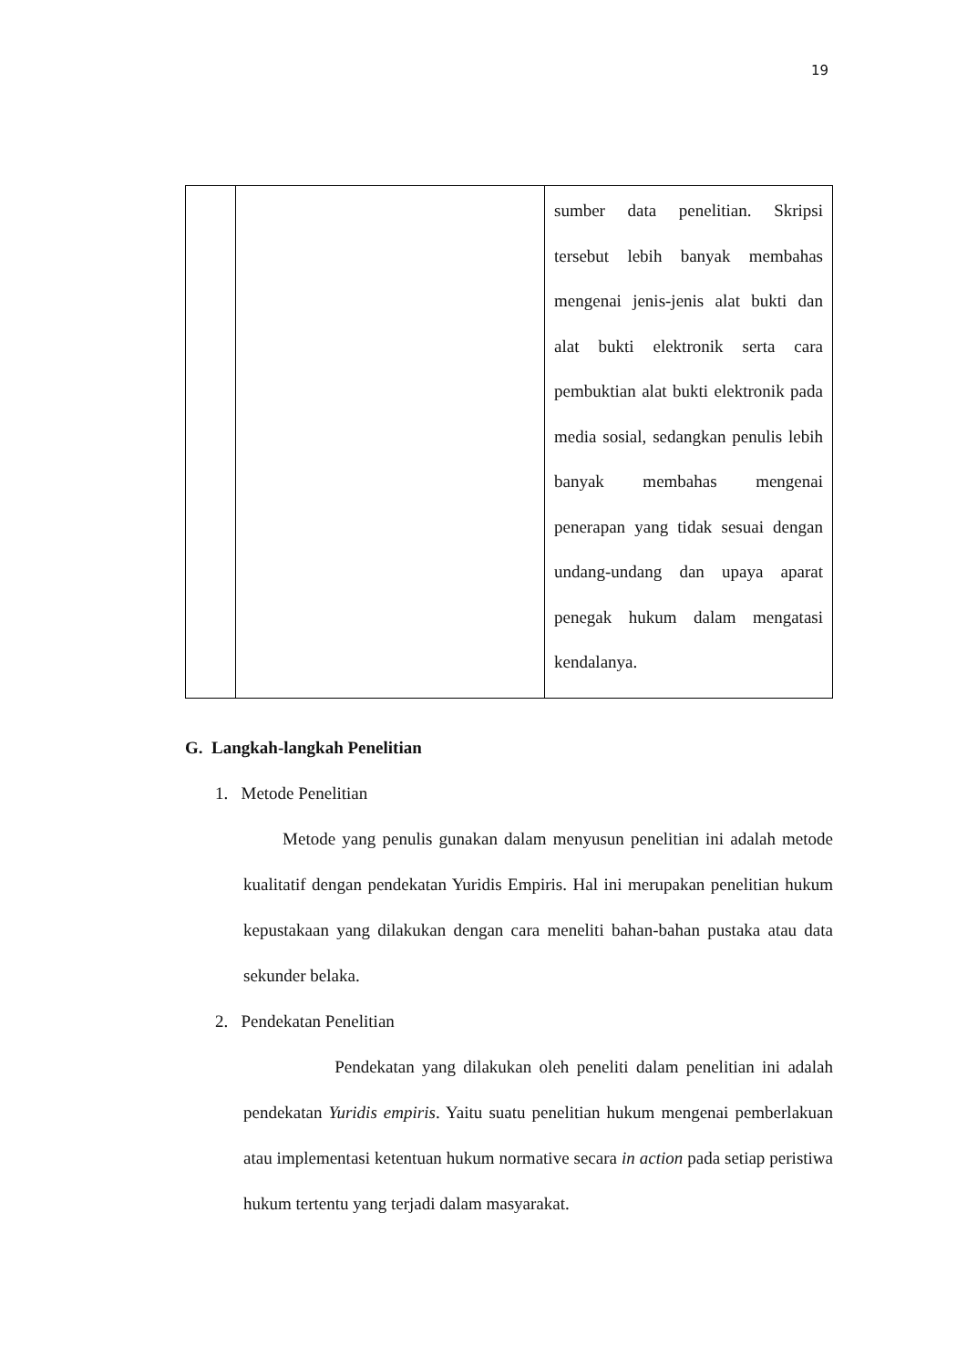19
| | | sumber data penelitian. Skripsi tersebut lebih banyak membahas mengenai jenis-jenis alat bukti dan alat bukti elektronik serta cara pembuktian alat bukti elektronik pada media sosial, sedangkan penulis lebih banyak membahas mengenai penerapan yang tidak sesuai dengan undang-undang dan upaya aparat penegak hukum dalam mengatasi kendalanya. |
G. Langkah-langkah Penelitian
1. Metode Penelitian
Metode yang penulis gunakan dalam menyusun penelitian ini adalah metode kualitatif dengan pendekatan Yuridis Empiris. Hal ini merupakan penelitian hukum kepustakaan yang dilakukan dengan cara meneliti bahan-bahan pustaka atau data sekunder belaka.
2. Pendekatan Penelitian
Pendekatan yang dilakukan oleh peneliti dalam penelitian ini adalah pendekatan Yuridis empiris. Yaitu suatu penelitian hukum mengenai pemberlakuan atau implementasi ketentuan hukum normative secara in action pada setiap peristiwa hukum tertentu yang terjadi dalam masyarakat.